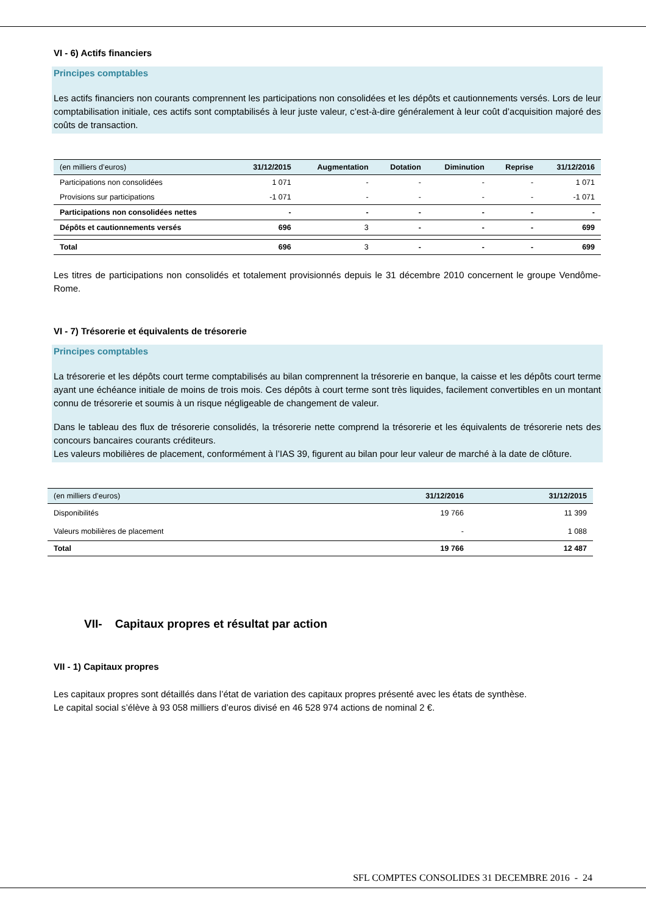VI - 6) Actifs financiers
Principes comptables
Les actifs financiers non courants comprennent les participations non consolidées et les dépôts et cautionnements versés. Lors de leur comptabilisation initiale, ces actifs sont comptabilisés à leur juste valeur, c’est-à-dire généralement à leur coût d’acquisition majoré des coûts de transaction.
| (en milliers d’euros) | 31/12/2015 | Augmentation | Dotation | Diminution | Reprise | 31/12/2016 |
| --- | --- | --- | --- | --- | --- | --- |
| Participations non consolidées | 1 071 | - | - | - | - | 1 071 |
| Provisions sur participations | -1 071 | - | - | - | - | -1 071 |
| Participations non consolidées nettes | - | - | - | - | - | - |
| Dépôts et cautionnements versés | 696 | 3 | - | - | - | 699 |
| Total | 696 | 3 | - | - | - | 699 |
Les titres de participations non consolidés et totalement provisionnés depuis le 31 décembre 2010 concernent le groupe Vendôme-Rome.
VI - 7) Trésorerie et équivalents de trésorerie
Principes comptables
La trésorerie et les dépôts court terme comptabilisés au bilan comprennent la trésorerie en banque, la caisse et les dépôts court terme ayant une échéance initiale de moins de trois mois. Ces dépôts à court terme sont très liquides, facilement convertibles en un montant connu de trésorerie et soumis à un risque négligeable de changement de valeur.
Dans le tableau des flux de trésorerie consolidés, la trésorerie nette comprend la trésorerie et les équivalents de trésorerie nets des concours bancaires courants créditeurs.
Les valeurs mobilières de placement, conformément à l’IAS 39, figurent au bilan pour leur valeur de marché à la date de clôture.
| (en milliers d’euros) | 31/12/2016 | 31/12/2015 |
| --- | --- | --- |
| Disponibilités | 19 766 | 11 399 |
| Valeurs mobilières de placement | - | 1 088 |
| Total | 19 766 | 12 487 |
VII- Capitaux propres et résultat par action
VII - 1) Capitaux propres
Les capitaux propres sont détaillés dans l’état de variation des capitaux propres présenté avec les états de synthèse.
Le capital social s’élève à 93 058 milliers d’euros divisé en 46 528 974 actions de nominal 2 €.
SFL COMPTES CONSOLIDES 31 DECEMBRE 2016 - 24